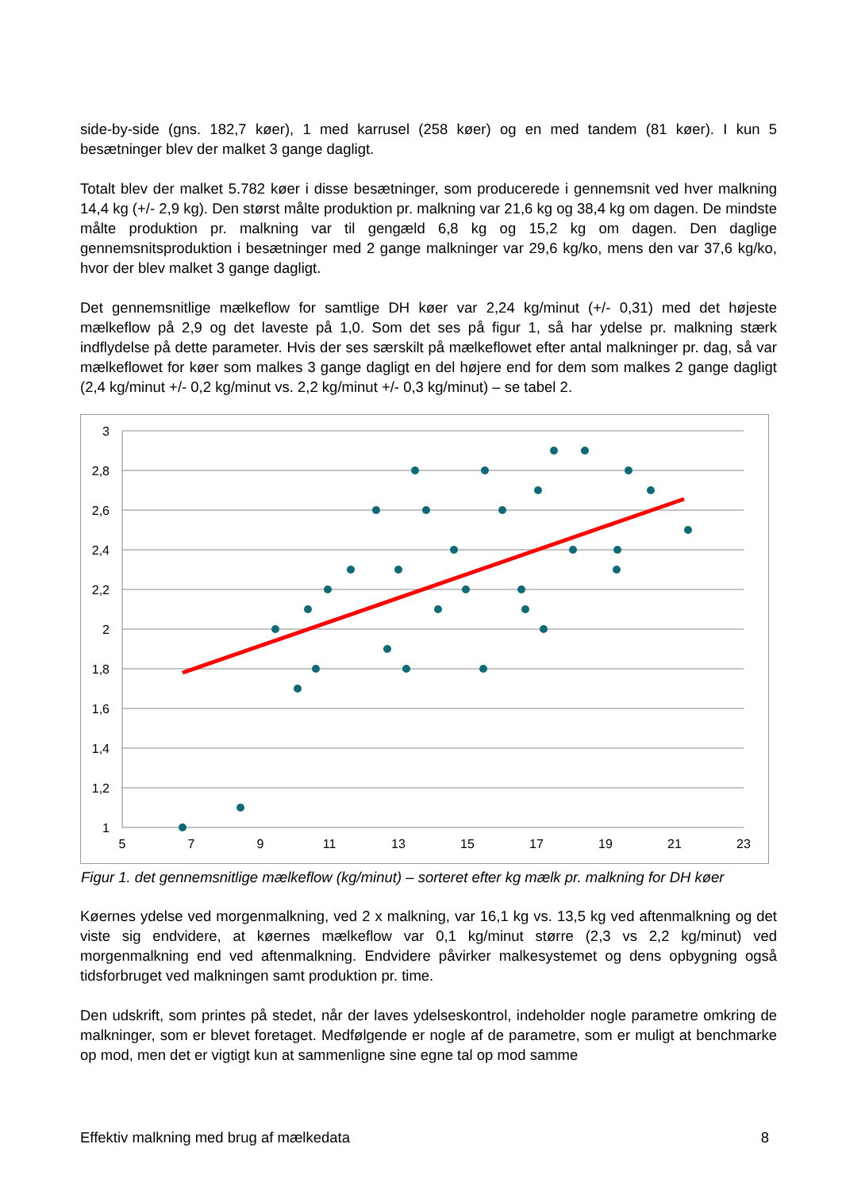side-by-side (gns. 182,7 køer), 1 med karrusel (258 køer) og en med tandem (81 køer). I kun 5 besætninger blev der malket 3 gange dagligt.
Totalt blev der malket 5.782 køer i disse besætninger, som producerede i gennemsnit ved hver malkning 14,4 kg (+/- 2,9 kg). Den størst målte produktion pr. malkning var 21,6 kg og 38,4 kg om dagen. De mindste målte produktion pr. malkning var til gengæld 6,8 kg og 15,2 kg om dagen. Den daglige gennemsnitsproduktion i besætninger med 2 gange malkninger var 29,6 kg/ko, mens den var 37,6 kg/ko, hvor der blev malket 3 gange dagligt.
Det gennemsnitlige mælkeflow for samtlige DH køer var 2,24 kg/minut (+/- 0,31) med det højeste mælkeflow på 2,9 og det laveste på 1,0. Som det ses på figur 1, så har ydelse pr. malkning stærk indflydelse på dette parameter. Hvis der ses særskilt på mælkeflowet efter antal malkninger pr. dag, så var mælkeflowet for køer som malkes 3 gange dagligt en del højere end for dem som malkes 2 gange dagligt (2,4 kg/minut +/- 0,2 kg/minut vs. 2,2 kg/minut +/- 0,3 kg/minut) – se tabel 2.
3
2,8
2,6
2,4
2,2
2
1,8
1,6
1,4
1,2
1
5
7
9
11
13
15
17
19
21
23
Figur 1. det gennemsnitlige mælkeflow (kg/minut) – sorteret efter kg mælk pr. malkning for DH køer
Køernes ydelse ved morgenmalkning, ved 2 x malkning, var 16,1 kg vs. 13,5 kg ved aftenmalkning og det viste sig endvidere, at køernes mælkeflow var 0,1 kg/minut større (2,3 vs 2,2 kg/minut) ved morgenmalkning end ved aftenmalkning. Endvidere påvirker malkesystemet og dens opbygning også tidsforbruget ved malkningen samt produktion pr. time.
Den udskrift, som printes på stedet, når der laves ydelseskontrol, indeholder nogle parametre omkring de malkninger, som er blevet foretaget. Medfølgende er nogle af de parametre, som er muligt at benchmarke op mod, men det er vigtigt kun at sammenligne sine egne tal op mod samme
Effektiv malkning med brug af mælkedata 8